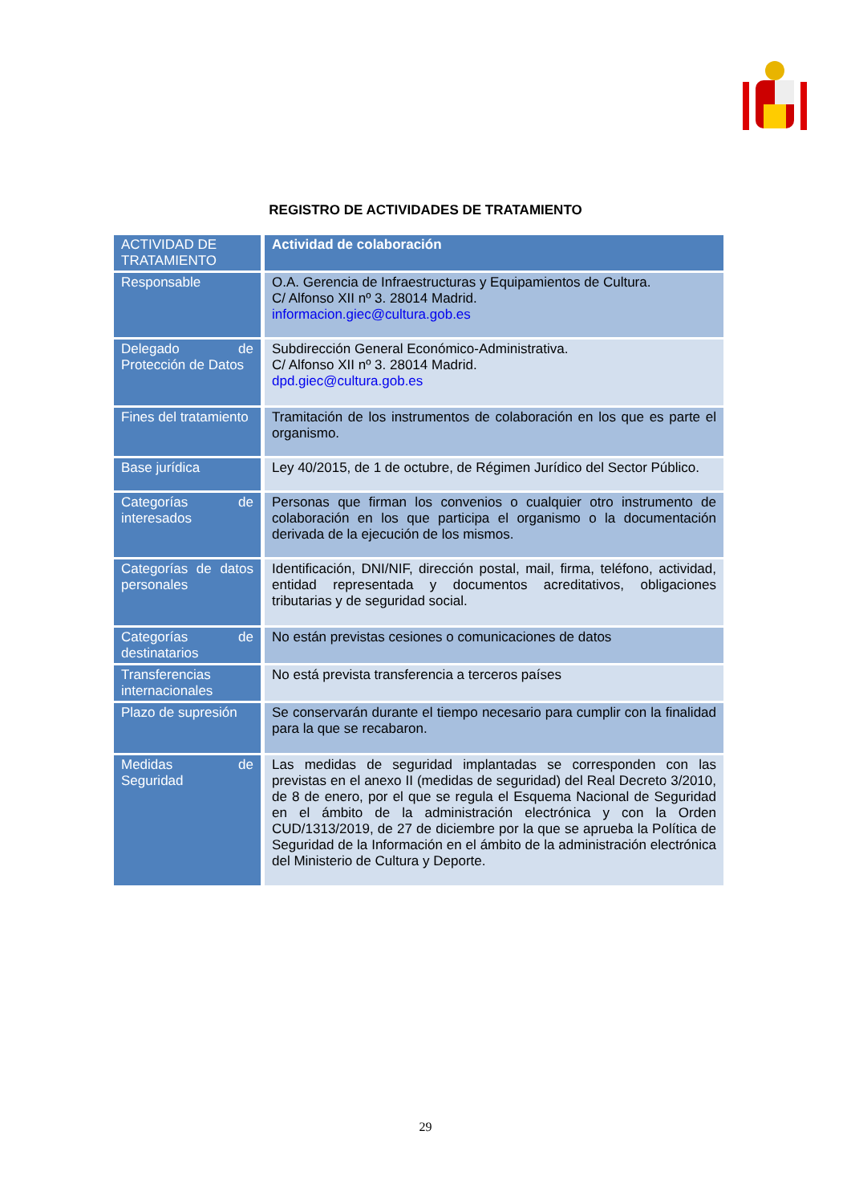REGISTRO DE ACTIVIDADES DE TRATAMIENTO
| ACTIVIDAD DE TRATAMIENTO | Actividad de colaboración |
| --- | --- |
| Responsable | O.A. Gerencia de Infraestructuras y Equipamientos de Cultura. C/ Alfonso XII nº 3. 28014 Madrid. informacion.giec@cultura.gob.es |
| Delegado de Protección de Datos | Subdirección General Económico-Administrativa. C/ Alfonso XII nº 3. 28014 Madrid. dpd.giec@cultura.gob.es |
| Fines del tratamiento | Tramitación de los instrumentos de colaboración en los que es parte el organismo. |
| Base jurídica | Ley 40/2015, de 1 de octubre, de Régimen Jurídico del Sector Público. |
| Categorías de interesados | Personas que firman los convenios o cualquier otro instrumento de colaboración en los que participa el organismo o la documentación derivada de la ejecución de los mismos. |
| Categorías de datos personales | Identificación, DNI/NIF, dirección postal, mail, firma, teléfono, actividad, entidad representada y documentos acreditativos, obligaciones tributarias y de seguridad social. |
| Categorías de destinatarios | No están previstas cesiones o comunicaciones de datos |
| Transferencias internacionales | No está prevista transferencia a terceros países |
| Plazo de supresión | Se conservarán durante el tiempo necesario para cumplir con la finalidad para la que se recabaron. |
| Medidas de Seguridad | Las medidas de seguridad implantadas se corresponden con las previstas en el anexo II (medidas de seguridad) del Real Decreto 3/2010, de 8 de enero, por el que se regula el Esquema Nacional de Seguridad en el ámbito de la administración electrónica y con la Orden CUD/1313/2019, de 27 de diciembre por la que se aprueba la Política de Seguridad de la Información en el ámbito de la administración electrónica del Ministerio de Cultura y Deporte. |
29